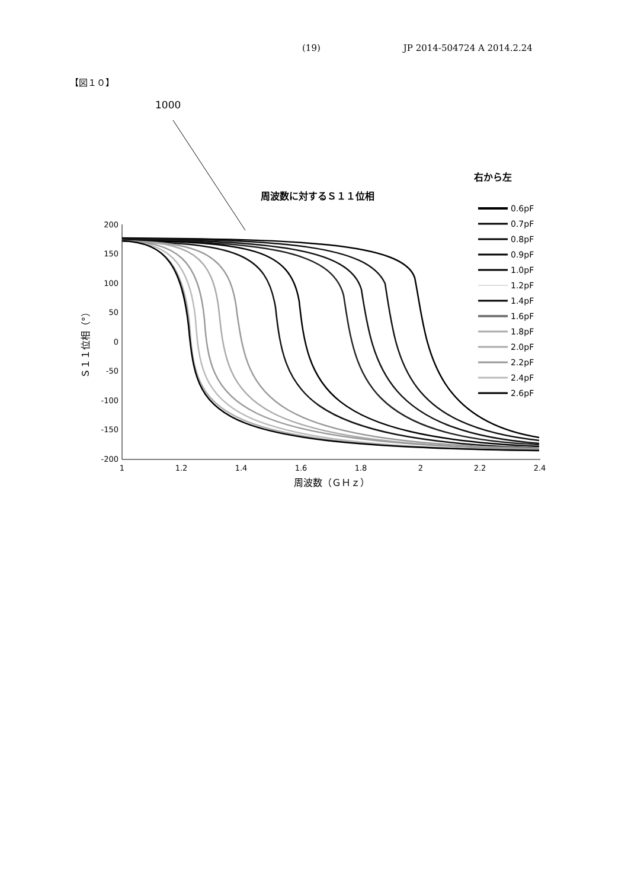(19) JP 2014-504724 A 2014.2.24
【図１０】
1000
右から左
周波数に対するＳ１１位相
200
150
100
50
0
-50
-100
-150
-200
1
1.2
1.4
1.6
1.8
2
2.2
2.4
周波数（ＧＨｚ）
Ｓ１１位相（°）
0.6pF
0.7pF
0.8pF
0.9pF
1.0pF
1.2pF
1.4pF
1.6pF
1.8pF
2.0pF
2.2pF
2.4pF
2.6pF